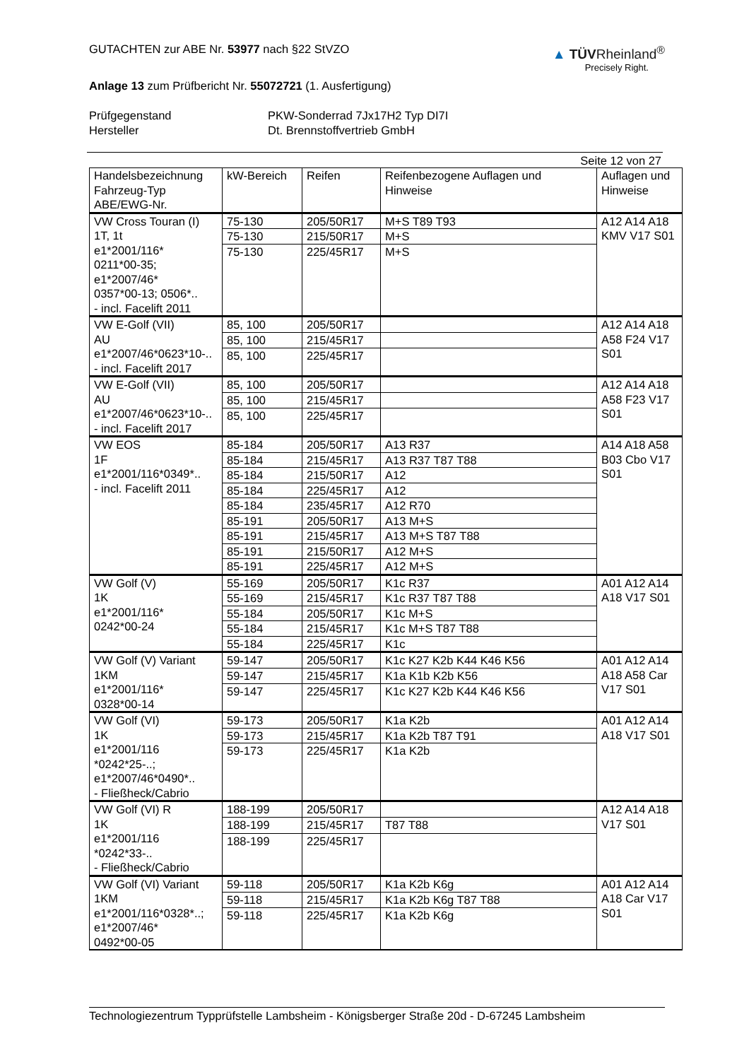GUTACHTEN zur ABE Nr. 53977 nach §22 StVZO
Anlage 13 zum Prüfbericht Nr. 55072721 (1. Ausfertigung)
▲ TÜVRheinland<sup>®</sup>
Precisely Right.
Prüfgegenstand
PKW-Sonderrad 7Jx17H2 Typ DI7I
Hersteller
Dt. Brennstoffvertrieb GmbH
Seite 12 von 27
| Handelsbezeichnung Fahrzeug-Typ ABE/EWG-Nr. | kW-Bereich | Reifen | Reifenbezogene Auflagen und Hinweise | Auflagen und Hinweise |
| --- | --- | --- | --- | --- |
| VW Cross Touran (I) 1T, 1t e1*2001/116* 0211*00-35; e1*2007/46* 0357*00-13; 0506*.. - incl. Facelift 2011 | 75-130 | 205/50R17 | M+S T89 T93 | A12 A14 A18 KMV V17 S01 |
| | 75-130 | 215/50R17 | M+S | |
| | 75-130 | 225/45R17 | M+S | |
| VW E-Golf (VII) AU e1*2007/46*0623*10-.. - incl. Facelift 2017 | 85, 100 | 205/50R17 | | A12 A14 A18 A58 F24 V17 S01 |
| | 85, 100 | 215/45R17 | | |
| | 85, 100 | 225/45R17 | | |
| VW E-Golf (VII) AU e1*2007/46*0623*10-.. - incl. Facelift 2017 | 85, 100 | 205/50R17 | | A12 A14 A18 A58 F23 V17 S01 |
| | 85, 100 | 215/45R17 | | |
| | 85, 100 | 225/45R17 | | |
| VW EOS 1F e1*2001/116*0349*.. - incl. Facelift 2011 | 85-184 | 205/50R17 | A13 R37 | A14 A18 A58 B03 Cbo V17 S01 |
| | 85-184 | 215/45R17 | A13 R37 T87 T88 | |
| | 85-184 | 215/50R17 | A12 | |
| | 85-184 | 225/45R17 | A12 | |
| | 85-184 | 235/45R17 | A12 R70 | |
| | 85-191 | 205/50R17 | A13 M+S | |
| | 85-191 | 215/45R17 | A13 M+S T87 T88 | |
| | 85-191 | 215/50R17 | A12 M+S | |
| | 85-191 | 225/45R17 | A12 M+S | |
| VW Golf (V) 1K e1*2001/116* 0242*00-24 | 55-169 | 205/50R17 | K1c R37 | A01 A12 A14 A18 V17 S01 |
| | 55-169 | 215/45R17 | K1c R37 T87 T88 | |
| | 55-184 | 205/50R17 | K1c M+S | |
| | 55-184 | 215/45R17 | K1c M+S T87 T88 | |
| | 55-184 | 225/45R17 | K1c | |
| VW Golf (V) Variant 1KM e1*2001/116* 0328*00-14 | 59-147 | 205/50R17 | K1c K27 K2b K44 K46 K56 | A01 A12 A14 A18 A58 Car V17 S01 |
| | 59-147 | 215/45R17 | K1a K1b K2b K56 | |
| | 59-147 | 225/45R17 | K1c K27 K2b K44 K46 K56 | |
| VW Golf (VI) 1K e1*2001/116 *0242*25-..; e1*2007/46*0490*.. - Fließheck/Cabrio | 59-173 | 205/50R17 | K1a K2b | A01 A12 A14 A18 V17 S01 |
| | 59-173 | 215/45R17 | K1a K2b T87 T91 | |
| | 59-173 | 225/45R17 | K1a K2b | |
| VW Golf (VI) R 1K e1*2001/116 *0242*33-.. - Fließheck/Cabrio | 188-199 | 205/50R17 | | A12 A14 A18 V17 S01 |
| | 188-199 | 215/45R17 | T87 T88 | |
| | 188-199 | 225/45R17 | | |
| VW Golf (VI) Variant 1KM e1*2001/116*0328*..; e1*2007/46* 0492*00-05 | 59-118 | 205/50R17 | K1a K2b K6g | A01 A12 A14 A18 Car V17 S01 |
| | 59-118 | 215/45R17 | K1a K2b K6g T87 T88 | |
| | 59-118 | 225/45R17 | K1a K2b K6g | |
Technologiezentrum Typprüfstelle Lambsheim - Königsberger Straße 20d - D-67245 Lambsheim